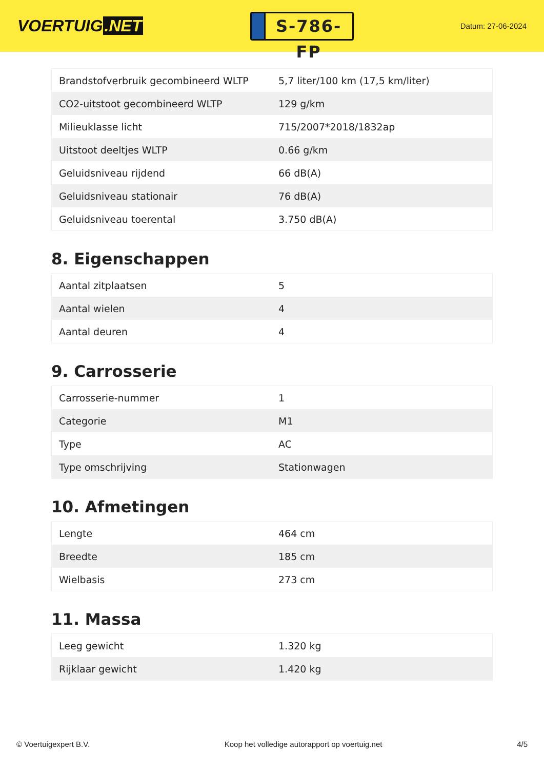VOERTUIG.NET
S-786-FP
Datum: 27-06-2024
| Brandstofverbruik gecombineerd WLTP | 5,7 liter/100 km (17,5 km/liter) |
| CO2-uitstoot gecombineerd WLTP | 129 g/km |
| Milieuklasse licht | 715/2007*2018/1832ap |
| Uitstoot deeltjes WLTP | 0.66 g/km |
| Geluidsniveau rijdend | 66 dB(A) |
| Geluidsniveau stationair | 76 dB(A) |
| Geluidsniveau toerental | 3.750 dB(A) |
8. Eigenschappen
| Aantal zitplaatsen | 5 |
| Aantal wielen | 4 |
| Aantal deuren | 4 |
9. Carrosserie
| Carrosserie-nummer | 1 |
| Categorie | M1 |
| Type | AC |
| Type omschrijving | Stationwagen |
10. Afmetingen
| Lengte | 464 cm |
| Breedte | 185 cm |
| Wielbasis | 273 cm |
11. Massa
| Leeg gewicht | 1.320 kg |
| Rijklaar gewicht | 1.420 kg |
© Voertuigexpert B.V. Koop het volledige autorapport op voertuig.net 4/5